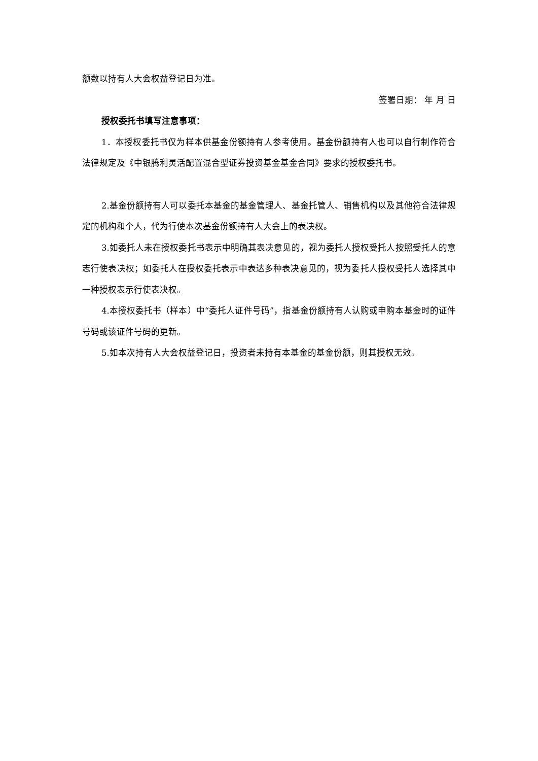额数以持有人大会权益登记日为准。
签署日期： 年 月 日
授权委托书填写注意事项：
1．本授权委托书仅为样本供基金份额持有人参考使用。基金份额持有人也可以自行制作符合法律规定及《中银腾利灵活配置混合型证券投资基金基金合同》要求的授权委托书。
2.基金份额持有人可以委托本基金的基金管理人、基金托管人、销售机构以及其他符合法律规定的机构和个人，代为行使本次基金份额持有人大会上的表决权。
3.如委托人未在授权委托书表示中明确其表决意见的，视为委托人授权受托人按照受托人的意志行使表决权；如委托人在授权委托表示中表达多种表决意见的，视为委托人授权受托人选择其中一种授权表示行使表决权。
4.本授权委托书（样本）中“委托人证件号码”，指基金份额持有人认购或申购本基金时的证件号码或该证件号码的更新。
5.如本次持有人大会权益登记日，投资者未持有本基金的基金份额，则其授权无效。